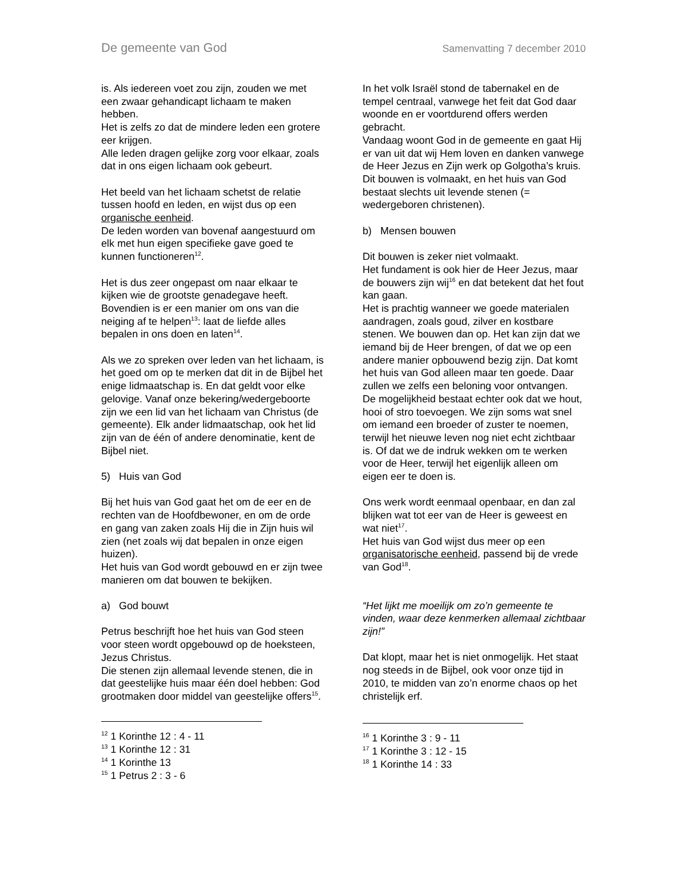De gemeente van God Samenvatting 7 december 2010
is. Als iedereen voet zou zijn, zouden we met een zwaar gehandicapt lichaam te maken hebben.
Het is zelfs zo dat de mindere leden een grotere eer krijgen.
Alle leden dragen gelijke zorg voor elkaar, zoals dat in ons eigen lichaam ook gebeurt.
Het beeld van het lichaam schetst de relatie tussen hoofd en leden, en wijst dus op een organische eenheid.
De leden worden van bovenaf aangestuurd om elk met hun eigen specifieke gave goed te kunnen functioneren<sup>12</sup>.
Het is dus zeer ongepast om naar elkaar te kijken wie de grootste genadegave heeft. Bovendien is er een manier om ons van die neiging af te helpen<sup>13</sup>: laat de liefde alles bepalen in ons doen en laten<sup>14</sup>.
Als we zo spreken over leden van het lichaam, is het goed om op te merken dat dit in de Bijbel het enige lidmaatschap is. En dat geldt voor elke gelovige. Vanaf onze bekering/wedergeboorte zijn we een lid van het lichaam van Christus (de gemeente). Elk ander lidmaatschap, ook het lid zijn van de één of andere denominatie, kent de Bijbel niet.
5) Huis van God
Bij het huis van God gaat het om de eer en de rechten van de Hoofdbewoner, en om de orde en gang van zaken zoals Hij die in Zijn huis wil zien (net zoals wij dat bepalen in onze eigen huizen).
Het huis van God wordt gebouwd en er zijn twee manieren om dat bouwen te bekijken.
a) God bouwt
Petrus beschrijft hoe het huis van God steen voor steen wordt opgebouwd op de hoeksteen, Jezus Christus.
Die stenen zijn allemaal levende stenen, die in dat geestelijke huis maar één doel hebben: God grootmaken door middel van geestelijke offers<sup>15</sup>.
<sup>12</sup> 1 Korinthe 12 : 4 - 11
<sup>13</sup> 1 Korinthe 12 : 31
<sup>14</sup> 1 Korinthe 13
<sup>15</sup> 1 Petrus 2 : 3 - 6
In het volk Israël stond de tabernakel en de tempel centraal, vanwege het feit dat God daar woonde en er voortdurend offers werden gebracht.
Vandaag woont God in de gemeente en gaat Hij er van uit dat wij Hem loven en danken vanwege de Heer Jezus en Zijn werk op Golgotha’s kruis.
Dit bouwen is volmaakt, en het huis van God bestaat slechts uit levende stenen (= wedergeboren christenen).
b) Mensen bouwen
Dit bouwen is zeker niet volmaakt.
Het fundament is ook hier de Heer Jezus, maar de bouwers zijn wij<sup>16</sup> en dat betekent dat het fout kan gaan.
Het is prachtig wanneer we goede materialen aandragen, zoals goud, zilver en kostbare stenen. We bouwen dan op. Het kan zijn dat we iemand bij de Heer brengen, of dat we op een andere manier opbouwend bezig zijn. Dat komt het huis van God alleen maar ten goede. Daar zullen we zelfs een beloning voor ontvangen.
De mogelijkheid bestaat echter ook dat we hout, hooi of stro toevoegen. We zijn soms wat snel om iemand een broeder of zuster te noemen, terwijl het nieuwe leven nog niet echt zichtbaar is. Of dat we de indruk wekken om te werken voor de Heer, terwijl het eigenlijk alleen om eigen eer te doen is.
Ons werk wordt eenmaal openbaar, en dan zal blijken wat tot eer van de Heer is geweest en wat niet<sup>17</sup>.
Het huis van God wijst dus meer op een organisatorische eenheid, passend bij de vrede van God<sup>18</sup>.
“Het lijkt me moeilijk om zo’n gemeente te vinden, waar deze kenmerken allemaal zichtbaar zijn!”
Dat klopt, maar het is niet onmogelijk. Het staat nog steeds in de Bijbel, ook voor onze tijd in 2010, te midden van zo’n enorme chaos op het christelijk erf.
<sup>16</sup> 1 Korinthe 3 : 9 - 11
<sup>17</sup> 1 Korinthe 3 : 12 - 15
<sup>18</sup> 1 Korinthe 14 : 33